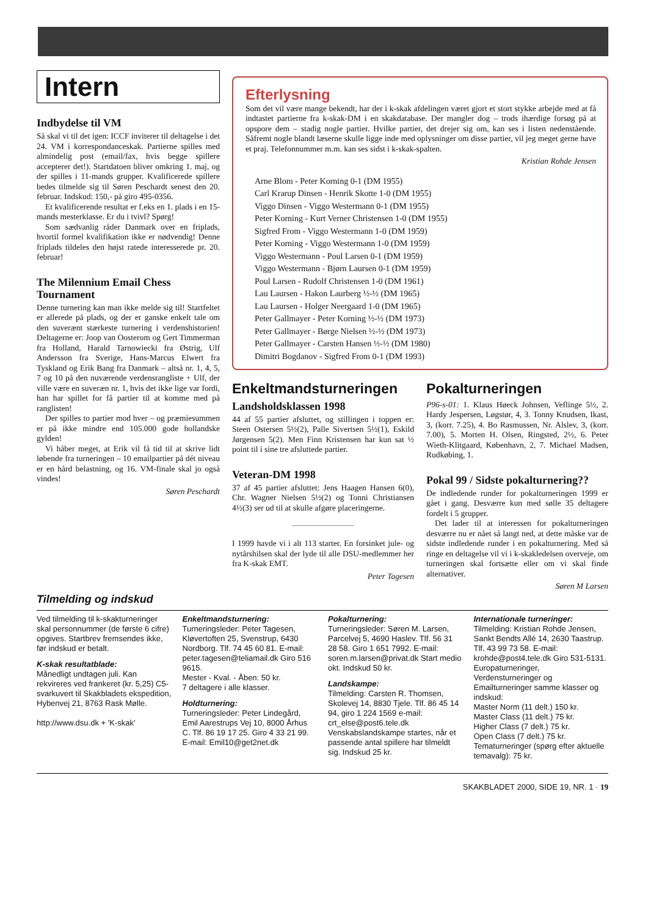Intern
Indbydelse til VM
Så skal vi til det igen: ICCF inviterer til deltagelse i det 24. VM i korrespondanceskak. Partierne spilles med almindelig post (email/fax, hvis begge spillere accepterer det!). Startdatoen bliver omkring 1. maj, og der spilles i 11-mands grupper. Kvalificerede spillere bedes tilmelde sig til Søren Peschardt senest den 20. februar. Indskud: 150,- på giro 495-0356.
Et kvalificerende resultat er f.eks en 1. plads i en 15-mands mesterklasse. Er du i tvivl? Spørg!
Som sædvanlig råder Danmark over en friplads, hvortil formel kvalifikation ikke er nødvendig! Denne friplads tildeles den højst ratede interesserede pr. 20. februar!
The Milennium Email Chess Tournament
Denne turnering kan man ikke melde sig til! Startfeltet er allerede på plads, og der er ganske enkelt tale om den suverænt stærkeste turnering i verdenshistorien! Deltagerne er: Joop van Oosterom og Gert Timmerman fra Holland, Harald Tarnowiecki fra Østrig, Ulf Andersson fra Sverige, Hans-Marcus Elwert fra Tyskland og Erik Bang fra Danmark – altså nr. 1, 4, 5, 7 og 10 på den nuværende verdensrangliste + Ulf, der ville være en suveræn nr. 1, hvis det ikke lige var fordi, han har spillet for få partier til at komme med på ranglisten!
Der spilles to partier mod hver – og præmiesummen er på ikke mindre end 105.000 gode hollandske gylden!
Vi håber meget, at Erik vil få tid til at skrive lidt løbende fra turneringen – 10 emailpartier på dét niveau er en hård belastning, og 16. VM-finale skal jo også vindes!
Søren Peschardt
Efterlysning
Som det vil være mange bekendt, har der i k-skak afdelingen været gjort et stort stykke arbejde med at få indtastet partierne fra k-skak-DM i en skakdatabase. Der mangler dog – trods ihærdige forsøg på at opspore dem – stadig nogle partier. Hvilke partier, det drejer sig om, kan ses i listen nedenstående. Såfremt nogle blandt læserne skulle ligge inde med oplysninger om disse partier, vil jeg meget gerne have et praj. Telefonnummer m.m. kan ses sidst i k-skak-spalten.
Kristian Rohde Jensen
Arne Blom - Peter Korning 0-1 (DM 1955)
Carl Krarup Dinsen - Henrik Skotte 1-0 (DM 1955)
Viggo Dinsen - Viggo Westermann 0-1 (DM 1955)
Peter Korning - Kurt Verner Christensen 1-0 (DM 1955)
Sigfred From - Viggo Westermann 1-0 (DM 1959)
Peter Korning - Viggo Westermann 1-0 (DM 1959)
Viggo Westermann - Poul Larsen 0-1 (DM 1959)
Viggo Westermann - Bjørn Laursen 0-1 (DM 1959)
Poul Larsen - Rudolf Christensen 1-0 (DM 1961)
Lau Laursen - Hakon Laurberg ½-½ (DM 1965)
Lau Laursen - Holger Neergaard 1-0 (DM 1965)
Peter Gallmayer - Peter Korning ½-½ (DM 1973)
Peter Gallmayer - Børge Nielsen ½-½ (DM 1973)
Peter Gallmayer - Carsten Hansen ½-½ (DM 1980)
Dimitri Bogdanov - Sigfred From 0-1 (DM 1993)
Enkeltmandsturneringen
Landsholdsklassen 1998
44 af 55 partier afsluttet, og stillingen i toppen er: Steen Ostersen 5½(2), Palle Sivertsen 5½(1), Eskild Jørgensen 5(2). Men Finn Kristensen har kun sat ½ point til i sine tre afsluttede partier.
Veteran-DM 1998
37 af 45 partier afsluttet: Jens Haagen Hansen 6(0), Chr. Wagner Nielsen 5½(2) og Tonni Christiansen 4½(3) ser ud til at skulle afgøre placeringerne.
I 1999 havde vi i alt 113 starter. En forsinket jule- og nytårshilsen skal der lyde til alle DSU-medlemmer her fra K-skak EMT.
Peter Tagesen
Pokalturneringen
P96-s-01: 1. Klaus Høeck Johnsen, Veflinge 5½, 2. Hardy Jespersen, Løgstør, 4, 3. Tonny Knudsen, Ikast, 3, (korr. 7.25), 4. Bo Rasmussen, Nr. Alslev, 3, (korr. 7.00), 5. Morten H. Olsen, Ringsted, 2½, 6. Peter Wieth-Klitgaard, København, 2, 7. Michael Madsen, Rudkøbing, 1.
Pokal 99 / Sidste pokalturnering??
De indledende runder for pokalturneringen 1999 er gået i gang. Desværre kun med sølle 35 deltagere fordelt i 5 grupper.
Det lader til at interessen for pokalturneringen desværre nu er nået så langt ned, at dette måske var de sidste indledende runder i en pokalturnering. Med så ringe en deltagelse vil vi i k-skakledelsen overveje, om turneringen skal fortsætte eller om vi skal finde alternativer.
Søren M Larsen
Tilmelding og indskud
Ved tilmelding til k-skakturneringer skal personnummer (de første 6 cifre) opgives. Startbrev fremsendes ikke, før indskud er betalt.
K-skak resultatblade:
Månedligt undtagen juli. Kan rekvireres ved frankeret (kr. 5,25) C5-svarkuvert til Skakbladets ekspedition, Hybenvej 21, 8763 Rask Mølle.
http://www.dsu.dk + 'K-skak'
Enkeltmandsturnering:
Turneringsleder: Peter Tagesen, Kløvertoften 25, Svenstrup, 6430 Nordborg. Tlf. 74 45 60 81. E-mail: peter.tagesen@teliamail.dk Giro 516 9615.
Mester - Kval. - Åben: 50 kr.
7 deltagere i alle klasser.
Holdturnering:
Turneringsleder: Peter Lindegård, Emil Aarestrups Vej 10, 8000 Århus C. Tlf. 86 19 17 25. Giro 4 33 21 99.
E-mail: Emil10@get2net.dk
Pokalturnering:
Turneringsleder: Søren M. Larsen, Parcelvej 5, 4690 Haslev. Tlf. 56 31 28 58. Giro 1 651 7992. E-mail: soren.m.larsen@privat.dk Start medio okt. Indskud 50 kr.
Landskampe:
Tilmelding: Carsten R. Thomsen, Skolevej 14, 8830 Tjele. Tlf. 86 45 14 94, giro 1 224 1569 e-mail: crt_else@post6.tele.dk Venskabslandskampe startes, når et passende antal spillere har tilmeldt sig. Indskud 25 kr.
Internationale turneringer:
Tilmelding: Kristian Rohde Jensen, Sankt Bendts Allé 14, 2630 Taastrup. Tlf. 43 99 73 58. E-mail: krohde@post4.tele.dk Giro 531-5131.
Europaturneringer, Verdensturneringer og Emailturneringer samme klasser og indskud:
Master Norm (11 delt.) 150 kr.
Master Class (11 delt.) 75 kr.
Higher Class (7 delt.) 75 kr.
Open Class (7 delt.) 75 kr.
Tematurneringer (spørg efter aktuelle temavalg): 75 kr.
SKAKBLADET 2000, SIDE 19, NR. 1 · 19